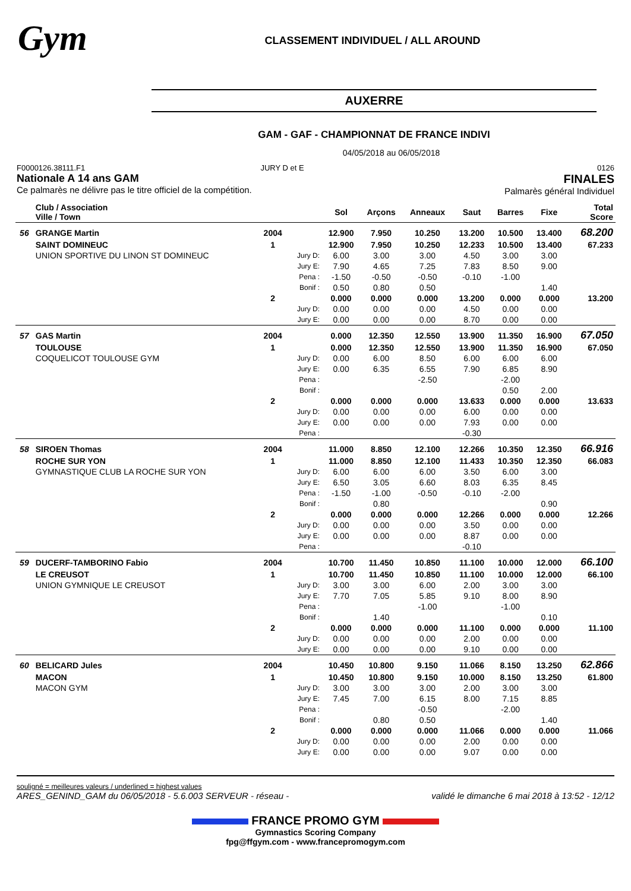Gym
CLASSEMENT INDIVIDUEL / ALL AROUND
AUXERRE
GAM - GAF - CHAMPIONNAT DE FRANCE INDIVI
04/05/2018 au 06/05/2018
F0000126.38111.F1
Nationale A 14 ans GAM
Ce palmarès ne délivre pas le titre officiel de la compétition.
JURY D et E 0126
FINALES
Palmarès général Individuel
| | Club / Association Ville / Town | | | Sol | Arçons | Anneaux | Saut | Barres | Fixe | Total Score |
| --- | --- | --- | --- | --- | --- | --- | --- | --- | --- | --- |
| 56 | GRANGE Martin | 2004 | | 12.900 | 7.950 | 10.250 | 13.200 | 10.500 | 13.400 | 68.200 |
| | SAINT DOMINEUC | 1 | | 12.900 | 7.950 | 10.250 | 12.233 | 10.500 | 13.400 | 67.233 |
| | UNION SPORTIVE DU LINON ST DOMINEUC | | Jury D: | 6.00 | 3.00 | 3.00 | 4.50 | 3.00 | 3.00 | |
| | | | Jury E: | 7.90 | 4.65 | 7.25 | 7.83 | 8.50 | 9.00 | |
| | | | Pena : | -1.50 | -0.50 | -0.50 | -0.10 | -1.00 | | |
| | | | Bonif : | 0.50 | 0.80 | 0.50 | | | 1.40 | |
| | | 2 | | 0.000 | 0.000 | 0.000 | 13.200 | 0.000 | 0.000 | 13.200 |
| | | | Jury D: | 0.00 | 0.00 | 0.00 | 4.50 | 0.00 | 0.00 | |
| | | | Jury E: | 0.00 | 0.00 | 0.00 | 8.70 | 0.00 | 0.00 | |
| 57 | GAS Martin | 2004 | | 0.000 | 12.350 | 12.550 | 13.900 | 11.350 | 16.900 | 67.050 |
| | TOULOUSE | 1 | | 0.000 | 12.350 | 12.550 | 13.900 | 11.350 | 16.900 | 67.050 |
| | COQUELICOT TOULOUSE GYM | | Jury D: | 0.00 | 6.00 | 8.50 | 6.00 | 6.00 | 6.00 | |
| | | | Jury E: | 0.00 | 6.35 | 6.55 | 7.90 | 6.85 | 8.90 | |
| | | | Pena : | | | -2.50 | | -2.00 | | |
| | | | Bonif : | | | | | 0.50 | 2.00 | |
| | | 2 | | 0.000 | 0.000 | 0.000 | 13.633 | 0.000 | 0.000 | 13.633 |
| | | | Jury D: | 0.00 | 0.00 | 0.00 | 6.00 | 0.00 | 0.00 | |
| | | | Jury E: | 0.00 | 0.00 | 0.00 | 7.93 | 0.00 | 0.00 | |
| | | | Pena : | | | | -0.30 | | | |
| 58 | SIROEN Thomas | 2004 | | 11.000 | 8.850 | 12.100 | 12.266 | 10.350 | 12.350 | 66.916 |
| | ROCHE SUR YON | 1 | | 11.000 | 8.850 | 12.100 | 11.433 | 10.350 | 12.350 | 66.083 |
| | GYMNASTIQUE CLUB LA ROCHE SUR YON | | Jury D: | 6.00 | 6.00 | 6.00 | 3.50 | 6.00 | 3.00 | |
| | | | Jury E: | 6.50 | 3.05 | 6.60 | 8.03 | 6.35 | 8.45 | |
| | | | Pena : | -1.50 | -1.00 | -0.50 | -0.10 | -2.00 | | |
| | | | Bonif : | | 0.80 | | | | 0.90 | |
| | | 2 | | 0.000 | 0.000 | 0.000 | 12.266 | 0.000 | 0.000 | 12.266 |
| | | | Jury D: | 0.00 | 0.00 | 0.00 | 3.50 | 0.00 | 0.00 | |
| | | | Jury E: | 0.00 | 0.00 | 0.00 | 8.87 | 0.00 | 0.00 | |
| | | | Pena : | | | | -0.10 | | | |
| 59 | DUCERF-TAMBORINO Fabio | 2004 | | 10.700 | 11.450 | 10.850 | 11.100 | 10.000 | 12.000 | 66.100 |
| | LE CREUSOT | 1 | | 10.700 | 11.450 | 10.850 | 11.100 | 10.000 | 12.000 | 66.100 |
| | UNION GYMNIQUE LE CREUSOT | | Jury D: | 3.00 | 3.00 | 6.00 | 2.00 | 3.00 | 3.00 | |
| | | | Jury E: | 7.70 | 7.05 | 5.85 | 9.10 | 8.00 | 8.90 | |
| | | | Pena : | | | -1.00 | | -1.00 | | |
| | | | Bonif : | | 1.40 | | | | 0.10 | |
| | | 2 | | 0.000 | 0.000 | 0.000 | 11.100 | 0.000 | 0.000 | 11.100 |
| | | | Jury D: | 0.00 | 0.00 | 0.00 | 2.00 | 0.00 | 0.00 | |
| | | | Jury E: | 0.00 | 0.00 | 0.00 | 9.10 | 0.00 | 0.00 | |
| 60 | BELICARD Jules | 2004 | | 10.450 | 10.800 | 9.150 | 11.066 | 8.150 | 13.250 | 62.866 |
| | MACON | 1 | | 10.450 | 10.800 | 9.150 | 10.000 | 8.150 | 13.250 | 61.800 |
| | MACON GYM | | Jury D: | 3.00 | 3.00 | 3.00 | 2.00 | 3.00 | 3.00 | |
| | | | Jury E: | 7.45 | 7.00 | 6.15 | 8.00 | 7.15 | 8.85 | |
| | | | Pena : | | | -0.50 | | -2.00 | | |
| | | | Bonif : | | 0.80 | 0.50 | | | 1.40 | |
| | | 2 | | 0.000 | 0.000 | 0.000 | 11.066 | 0.000 | 0.000 | 11.066 |
| | | | Jury D: | 0.00 | 0.00 | 0.00 | 2.00 | 0.00 | 0.00 | |
| | | | Jury E: | 0.00 | 0.00 | 0.00 | 9.07 | 0.00 | 0.00 | |
souligné = meilleures valeurs / underlined = highest values
ARES_GENIND_GAM du 06/05/2018 - 5.6.003 SERVEUR - réseau - validé le dimanche 6 mai 2018 à 13:52 - 12/12
FRANCE PROMO GYM
Gymnastics Scoring Company
fpg@ffgym.com - www.francepromogym.com